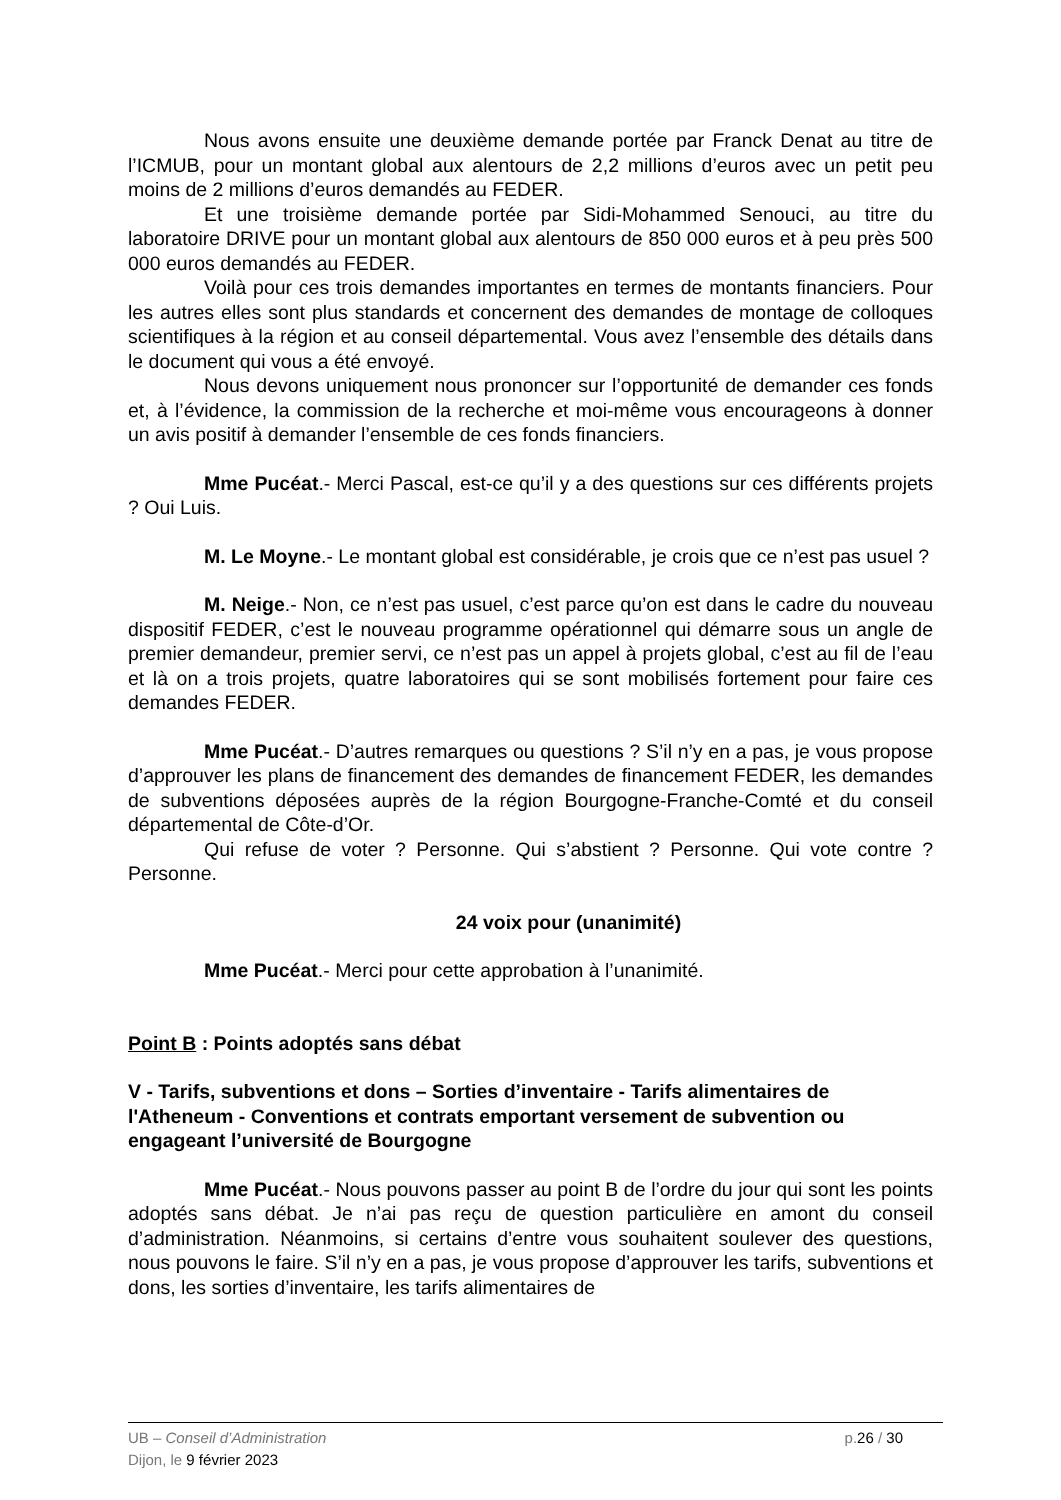Nous avons ensuite une deuxième demande portée par Franck Denat au titre de l’ICMUB, pour un montant global aux alentours de 2,2 millions d’euros avec un petit peu moins de 2 millions d’euros demandés au FEDER.
Et une troisième demande portée par Sidi-Mohammed Senouci, au titre du laboratoire DRIVE pour un montant global aux alentours de 850 000 euros et à peu près 500 000 euros demandés au FEDER.
Voilà pour ces trois demandes importantes en termes de montants financiers. Pour les autres elles sont plus standards et concernent des demandes de montage de colloques scientifiques à la région et au conseil départemental. Vous avez l’ensemble des détails dans le document qui vous a été envoyé.
Nous devons uniquement nous prononcer sur l’opportunité de demander ces fonds et, à l’évidence, la commission de la recherche et moi-même vous encourageons à donner un avis positif à demander l’ensemble de ces fonds financiers.
Mme Pucéat.- Merci Pascal, est-ce qu’il y a des questions sur ces différents projets ? Oui Luis.
M. Le Moyne.- Le montant global est considérable, je crois que ce n’est pas usuel ?
M. Neige.- Non, ce n’est pas usuel, c’est parce qu’on est dans le cadre du nouveau dispositif FEDER, c’est le nouveau programme opérationnel qui démarre sous un angle de premier demandeur, premier servi, ce n’est pas un appel à projets global, c’est au fil de l’eau et là on a trois projets, quatre laboratoires qui se sont mobilisés fortement pour faire ces demandes FEDER.
Mme Pucéat.- D’autres remarques ou questions ? S’il n’y en a pas, je vous propose d’approuver les plans de financement des demandes de financement FEDER, les demandes de subventions déposées auprès de la région Bourgogne-Franche-Comté et du conseil départemental de Côte-d’Or.
Qui refuse de voter ? Personne. Qui s’abstient ? Personne. Qui vote contre ? Personne.
24 voix pour (unanimité)
Mme Pucéat.- Merci pour cette approbation à l’unanimité.
Point B : Points adoptés sans débat
V - Tarifs, subventions et dons – Sorties d’inventaire - Tarifs alimentaires de l'Atheneum - Conventions et contrats emportant versement de subvention ou engageant l’université de Bourgogne
Mme Pucéat.- Nous pouvons passer au point B de l’ordre du jour qui sont les points adoptés sans débat. Je n’ai pas reçu de question particulière en amont du conseil d’administration. Néanmoins, si certains d’entre vous souhaitent soulever des questions, nous pouvons le faire. S’il n’y en a pas, je vous propose d’approuver les tarifs, subventions et dons, les sorties d’inventaire, les tarifs alimentaires de
UB – Conseil d’Administration p.26 / 30
Dijon, le 9 février 2023